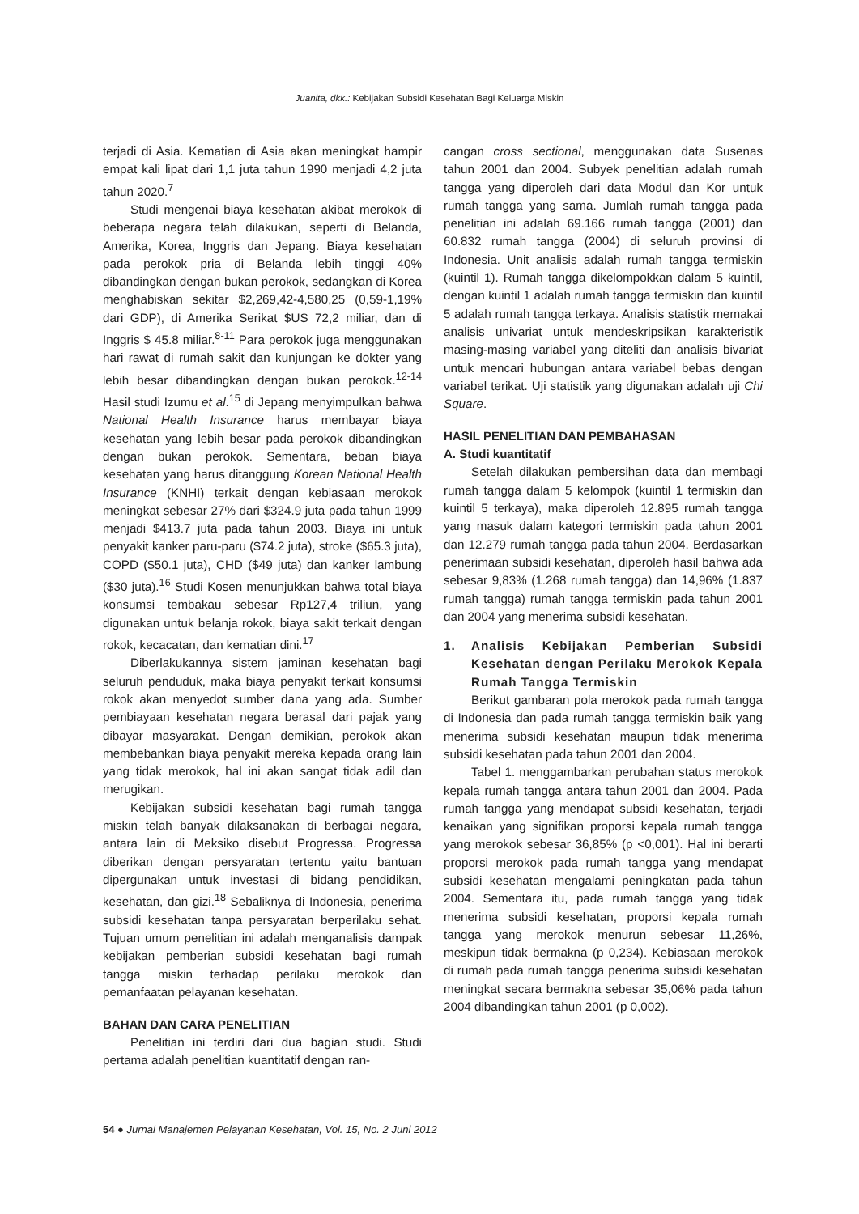Juanita, dkk.: Kebijakan Subsidi Kesehatan Bagi Keluarga Miskin
terjadi di Asia. Kematian di Asia akan meningkat hampir empat kali lipat dari 1,1 juta tahun 1990 menjadi 4,2 juta tahun 2020.<sup>7</sup>
Studi mengenai biaya kesehatan akibat merokok di beberapa negara telah dilakukan, seperti di Belanda, Amerika, Korea, Inggris dan Jepang. Biaya kesehatan pada perokok pria di Belanda lebih tinggi 40% dibandingkan dengan bukan perokok, sedangkan di Korea menghabiskan sekitar $2,269,42-4,580,25 (0,59-1,19% dari GDP), di Amerika Serikat $US 72,2 miliar, dan di Inggris $ 45.8 miliar.<sup>8-11</sup> Para perokok juga menggunakan hari rawat di rumah sakit dan kunjungan ke dokter yang lebih besar dibandingkan dengan bukan perokok.<sup>12-14</sup> Hasil studi Izumu et al.<sup>15</sup> di Jepang menyimpulkan bahwa National Health Insurance harus membayar biaya kesehatan yang lebih besar pada perokok dibandingkan dengan bukan perokok. Sementara, beban biaya kesehatan yang harus ditanggung Korean National Health Insurance (KNHI) terkait dengan kebiasaan merokok meningkat sebesar 27% dari $324.9 juta pada tahun 1999 menjadi $413.7 juta pada tahun 2003. Biaya ini untuk penyakit kanker paru-paru ($74.2 juta), stroke ($65.3 juta), COPD ($50.1 juta), CHD ($49 juta) dan kanker lambung ($30 juta).<sup>16</sup> Studi Kosen menunjukkan bahwa total biaya konsumsi tembakau sebesar Rp127,4 triliun, yang digunakan untuk belanja rokok, biaya sakit terkait dengan rokok, kecacatan, dan kematian dini.<sup>17</sup>
Diberlakukannya sistem jaminan kesehatan bagi seluruh penduduk, maka biaya penyakit terkait konsumsi rokok akan menyedot sumber dana yang ada. Sumber pembiayaan kesehatan negara berasal dari pajak yang dibayar masyarakat. Dengan demikian, perokok akan membebankan biaya penyakit mereka kepada orang lain yang tidak merokok, hal ini akan sangat tidak adil dan merugikan.
Kebijakan subsidi kesehatan bagi rumah tangga miskin telah banyak dilaksanakan di berbagai negara, antara lain di Meksiko disebut Progressa. Progressa diberikan dengan persyaratan tertentu yaitu bantuan dipergunakan untuk investasi di bidang pendidikan, kesehatan, dan gizi.<sup>18</sup> Sebaliknya di Indonesia, penerima subsidi kesehatan tanpa persyaratan berperilaku sehat. Tujuan umum penelitian ini adalah menganalisis dampak kebijakan pemberian subsidi kesehatan bagi rumah tangga miskin terhadap perilaku merokok dan pemanfaatan pelayanan kesehatan.
BAHAN DAN CARA PENELITIAN
Penelitian ini terdiri dari dua bagian studi. Studi pertama adalah penelitian kuantitatif dengan ran-
cangan cross sectional, menggunakan data Susenas tahun 2001 dan 2004. Subyek penelitian adalah rumah tangga yang diperoleh dari data Modul dan Kor untuk rumah tangga yang sama. Jumlah rumah tangga pada penelitian ini adalah 69.166 rumah tangga (2001) dan 60.832 rumah tangga (2004) di seluruh provinsi di Indonesia. Unit analisis adalah rumah tangga termiskin (kuintil 1). Rumah tangga dikelompokkan dalam 5 kuintil, dengan kuintil 1 adalah rumah tangga termiskin dan kuintil 5 adalah rumah tangga terkaya. Analisis statistik memakai analisis univariat untuk mendeskripsikan karakteristik masing-masing variabel yang diteliti dan analisis bivariat untuk mencari hubungan antara variabel bebas dengan variabel terikat. Uji statistik yang digunakan adalah uji Chi Square.
HASIL PENELITIAN DAN PEMBAHASAN
A. Studi kuantitatif
Setelah dilakukan pembersihan data dan membagi rumah tangga dalam 5 kelompok (kuintil 1 termiskin dan kuintil 5 terkaya), maka diperoleh 12.895 rumah tangga yang masuk dalam kategori termiskin pada tahun 2001 dan 12.279 rumah tangga pada tahun 2004. Berdasarkan penerimaan subsidi kesehatan, diperoleh hasil bahwa ada sebesar 9,83% (1.268 rumah tangga) dan 14,96% (1.837 rumah tangga) rumah tangga termiskin pada tahun 2001 dan 2004 yang menerima subsidi kesehatan.
1. Analisis Kebijakan Pemberian Subsidi Kesehatan dengan Perilaku Merokok Kepala Rumah Tangga Termiskin
Berikut gambaran pola merokok pada rumah tangga di Indonesia dan pada rumah tangga termiskin baik yang menerima subsidi kesehatan maupun tidak menerima subsidi kesehatan pada tahun 2001 dan 2004.
Tabel 1. menggambarkan perubahan status merokok kepala rumah tangga antara tahun 2001 dan 2004. Pada rumah tangga yang mendapat subsidi kesehatan, terjadi kenaikan yang signifikan proporsi kepala rumah tangga yang merokok sebesar 36,85% (p <0,001). Hal ini berarti proporsi merokok pada rumah tangga yang mendapat subsidi kesehatan mengalami peningkatan pada tahun 2004. Sementara itu, pada rumah tangga yang tidak menerima subsidi kesehatan, proporsi kepala rumah tangga yang merokok menurun sebesar 11,26%, meskipun tidak bermakna (p 0,234). Kebiasaan merokok di rumah pada rumah tangga penerima subsidi kesehatan meningkat secara bermakna sebesar 35,06% pada tahun 2004 dibandingkan tahun 2001 (p 0,002).
54 ● Jurnal Manajemen Pelayanan Kesehatan, Vol. 15, No. 2 Juni 2012